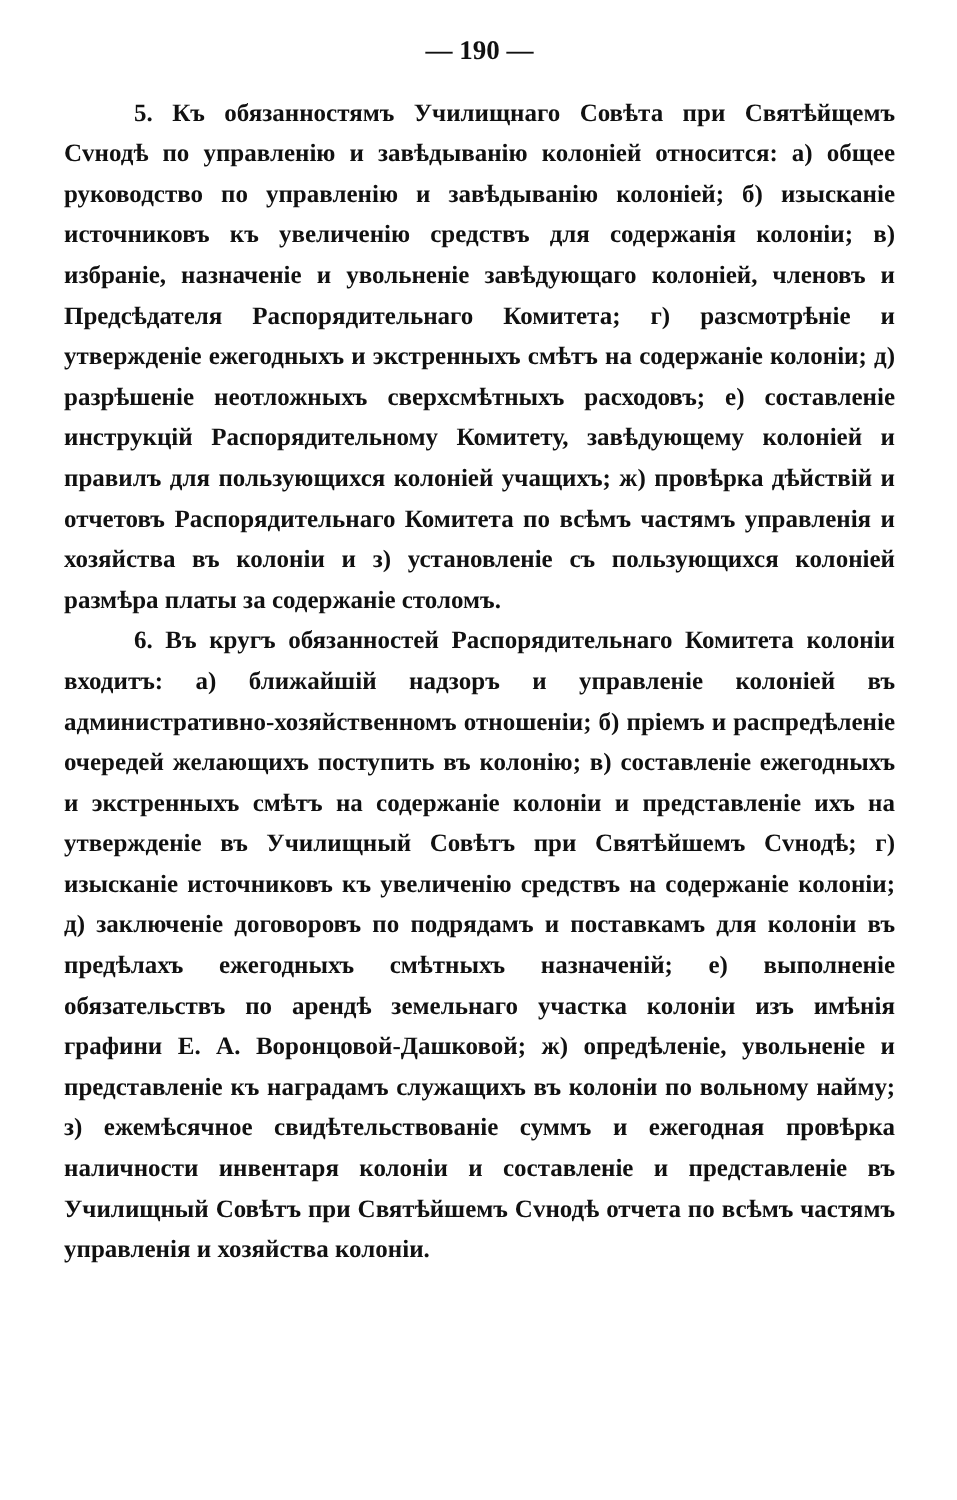— 190 —
5. Къ обязанностямъ Училищнаго Совѣта при Святѣйщемъ Сvнодѣ по управленію и завѣдыванію колоніей относится: а) общее руководство по управленію и завѣдыванію колоніей; б) изысканіе источниковъ къ увеличенію средствъ для содержанія колоніи; в) избраніе, назначеніе и увольненіе завѣдующаго колоніей, членовъ и Предсѣдателя Распорядительнаго Комитета; г) разсмотрѣніе и утвержденіе ежегодныхъ и экстренныхъ смѣтъ на содержаніе колоніи; д) разрѣшеніе неотложныхъ сверхсмѣтныхъ расходовъ; е) составленіе инструкцій Распорядительному Комитету, завѣдующему колоніей и правилъ для пользующихся колоніей учащихъ; ж) провѣрка дѣйствій и отчетовъ Распорядительнаго Комитета по всѣмъ частямъ управленія и хозяйства въ колоніи и з) установленіе съ пользующихся колоніей размѣра платы за содержаніе столомъ.
6. Въ кругъ обязанностей Распорядительнаго Комитета колоніи входитъ: а) ближайшій надзоръ и управленіе колоніей въ административно-хозяйственномъ отношеніи; б) пріемъ и распредѣленіе очередей желающихъ поступить въ колонію; в) составленіе ежегодныхъ и экстренныхъ смѣтъ на содержаніе колоніи и представленіе ихъ на утвержденіе въ Училищный Совѣтъ при Святѣйшемъ Сvнодѣ; г) изысканіе источниковъ къ увеличенію средствъ на содержаніе колоніи; д) заключеніе договоровъ по подрядамъ и поставкамъ для колоніи въ предѣлахъ ежегодныхъ смѣтныхъ назначеній; е) выполненіе обязательствъ по арендѣ земельнаго участка колоніи изъ имѣнія графини Е. А. Воронцовой-Дашковой; ж) опредѣленіе, увольненіе и представленіе къ наградамъ служащихъ въ колоніи по вольному найму; з) ежемѣсячное свидѣтельствованіе суммъ и ежегодная провѣрка наличности инвентаря колоніи и составленіе и представленіе въ Училищный Совѣтъ при Святѣйшемъ Сvнодѣ отчета по всѣмъ частямъ управленія и хозяйства колоніи.